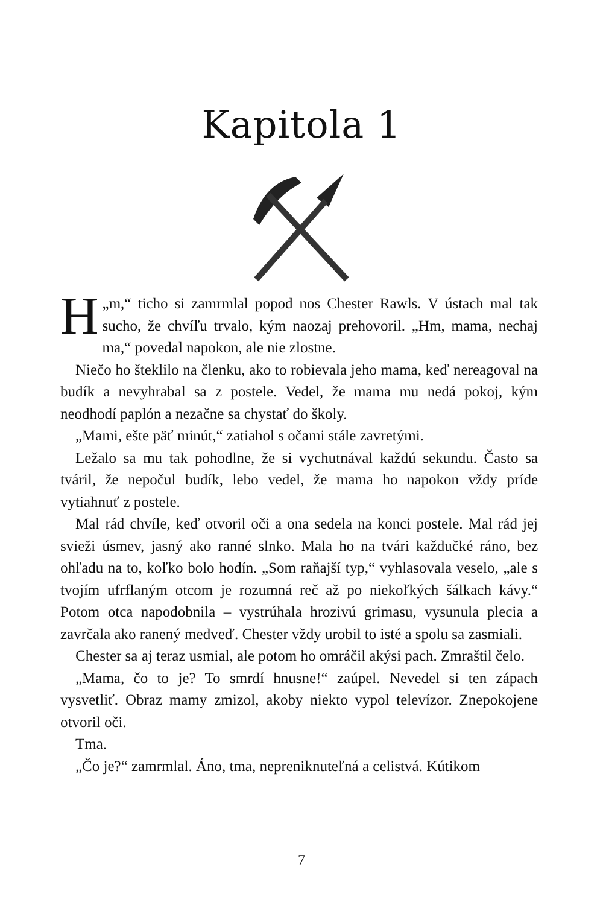Kapitola 1
„ H m,“ ticho si zamrmlal popod nos Chester Rawls. V ústach mal tak sucho, že chvíľu trvalo, kým naozaj prehovoril. „Hm, mama, nechaj ma,“ povedal napokon, ale nie zlostne.
Niečo ho šteklilo na členku, ako to robievala jeho mama, keď nereagoval na budík a nevyhrabal sa z postele. Vedel, že mama mu nedá pokoj, kým neodhodí paplón a nezačne sa chystať do školy.
„Mami, ešte päť minút,“ zatiahol s očami stále zavretými.
Ležalo sa mu tak pohodlne, že si vychutnával každú sekundu. Často sa tváril, že nepočul budík, lebo vedel, že mama ho napokon vždy príde vytiahnuť z postele.
Mal rád chvíle, keď otvoril oči a ona sedela na konci postele. Mal rád jej svieži úsmev, jasný ako ranné slnko. Mala ho na tvári každučké ráno, bez ohľadu na to, koľko bolo hodín. „Som raňajší typ,“ vyhlasovala veselo, „ale s tvojím ufrflaným otcom je rozumná reč až po niekoľkých šálkach kávy.“ Potom otca napodobnila – vystrúhala hrozivú grimasu, vysunula plecia a zavrčala ako ranený medveď. Chester vždy urobil to isté a spolu sa zasmiali.
Chester sa aj teraz usmial, ale potom ho omráčil akýsi pach. Zmraštil čelo.
„Mama, čo to je? To smrdí hnusne!“ zaúpel. Nevedel si ten zápach vysvetliť. Obraz mamy zmizol, akoby niekto vypol televízor. Znepokojene otvoril oči.
Tma.
„Čo je?“ zamrmlal. Áno, tma, nepreniknuteľná a celistvá. Kútikom
7